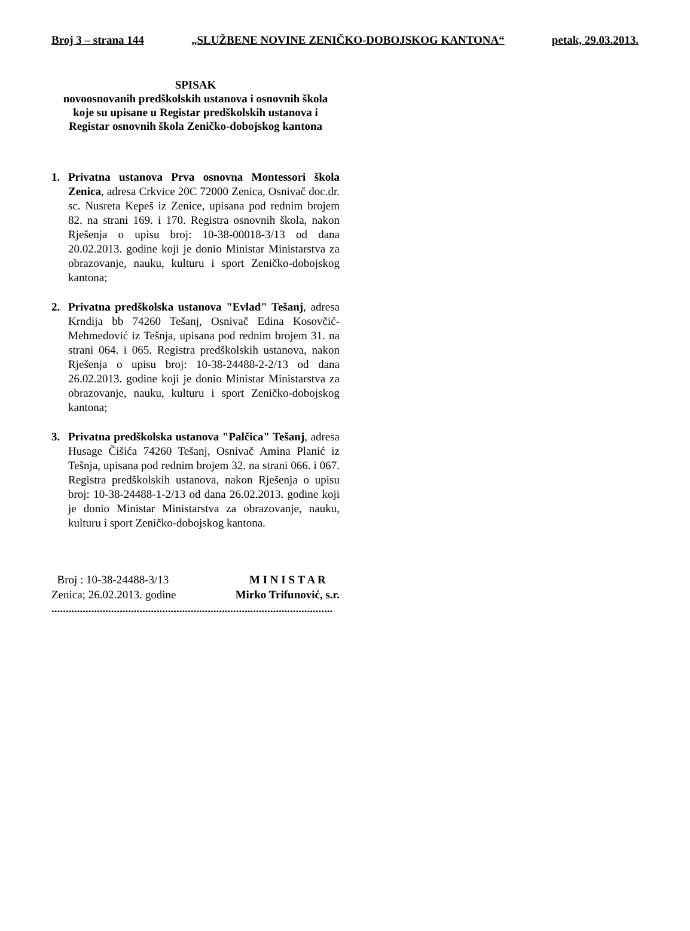Broj 3 – strana 144 „SLUŽBENE NOVINE ZENIČKO-DOBOJSKOG KANTONA“ petak, 29.03.2013.
SPISAK
novoosnovanih predškolskih ustanova i osnovnih škola
koje su upisane u Registar predškolskih ustanova i
Registar osnovnih škola Zeničko-dobojskog kantona
1. Privatna ustanova Prva osnovna Montessori škola Zenica, adresa Crkvice 20C 72000 Zenica, Osnivač doc.dr. sc. Nusreta Kepeš iz Zenice, upisana pod rednim brojem 82. na strani 169. i 170. Registra osnovnih škola, nakon Rješenja o upisu broj: 10-38-00018-3/13 od dana 20.02.2013. godine koji je donio Ministar Ministarstva za obrazovanje, nauku, kulturu i sport Zeničko-dobojskog kantona;
2. Privatna predškolska ustanova "Evlad" Tešanj, adresa Krndija bb 74260 Tešanj, Osnivač Edina Kosovčić-Mehmedović iz Tešnja, upisana pod rednim brojem 31. na strani 064. i 065. Registra predškolskih ustanova, nakon Rješenja o upisu broj: 10-38-24488-2-2/13 od dana 26.02.2013. godine koji je donio Ministar Ministarstva za obrazovanje, nauku, kulturu i sport Zeničko-dobojskog kantona;
3. Privatna predškolska ustanova "Palčica" Tešanj, adresa Husage Čišića 74260 Tešanj, Osnivač Amina Planić iz Tešnja, upisana pod rednim brojem 32. na strani 066. i 067. Registra predškolskih ustanova, nakon Rješenja o upisu broj: 10-38-24488-1-2/13 od dana 26.02.2013. godine koji je donio Ministar Ministarstva za obrazovanje, nauku, kulturu i sport Zeničko-dobojskog kantona.
Broj : 10-38-24488-3/13
Zenica; 26.02.2013. godine
M I N I S T A R
Mirko Trifunović, s.r.
...................................................................................................